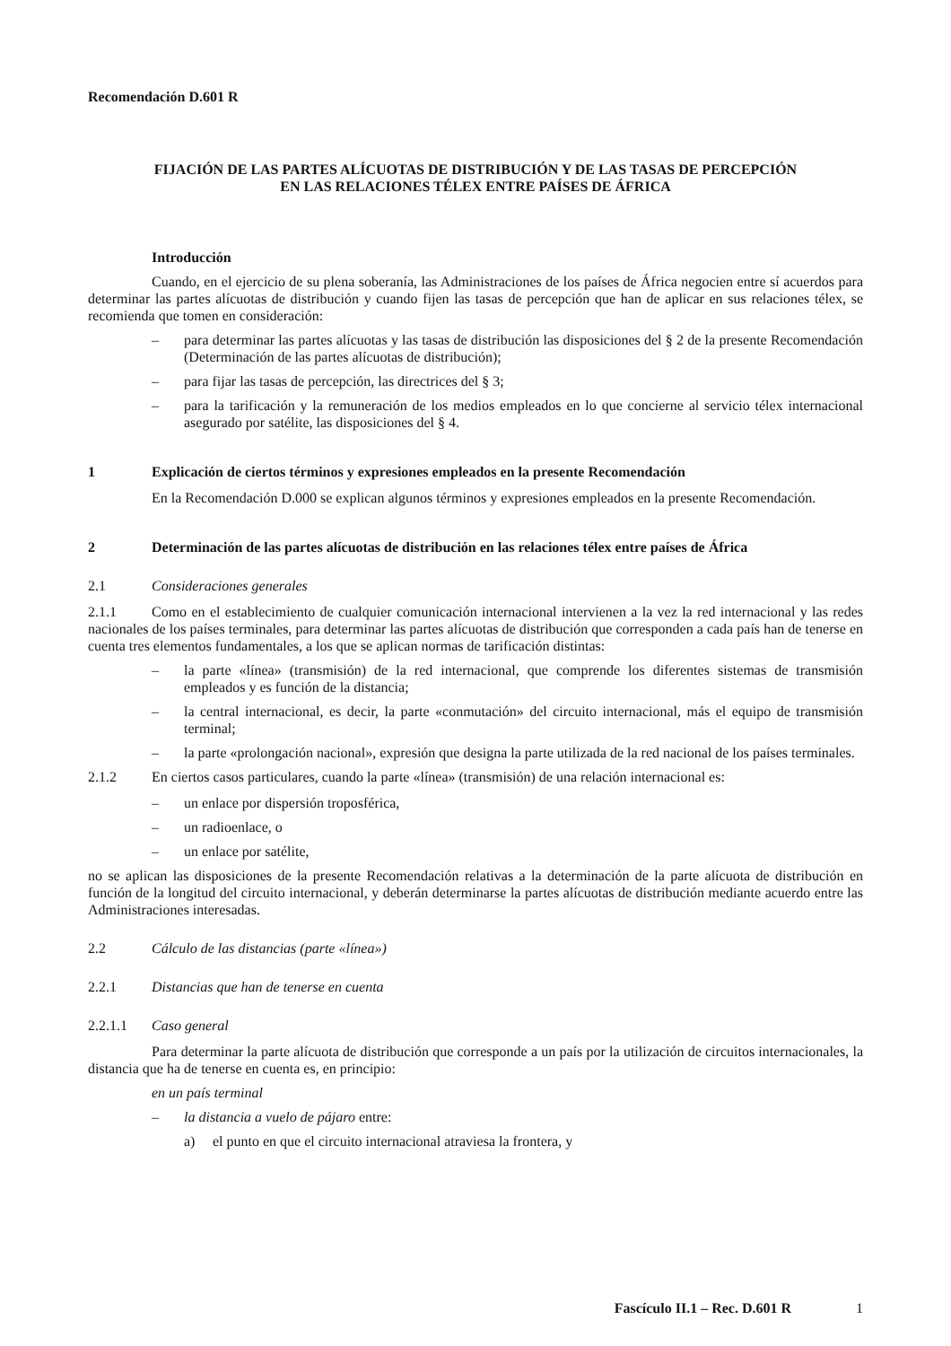Recomendación D.601 R
FIJACIÓN DE LAS PARTES ALÍCUOTAS DE DISTRIBUCIÓN Y DE LAS TASAS DE PERCEPCIÓN
EN LAS RELACIONES TÉLEX ENTRE PAÍSES DE ÁFRICA
Introducción
Cuando, en el ejercicio de su plena soberanía, las Administraciones de los países de África negocien entre sí acuerdos para determinar las partes alícuotas de distribución y cuando fijen las tasas de percepción que han de aplicar en sus relaciones télex, se recomienda que tomen en consideración:
– para determinar las partes alícuotas y las tasas de distribución las disposiciones del § 2 de la presente Recomendación (Determinación de las partes alícuotas de distribución);
– para fijar las tasas de percepción, las directrices del § 3;
– para la tarificación y la remuneración de los medios empleados en lo que concierne al servicio télex internacional asegurado por satélite, las disposiciones del § 4.
1 Explicación de ciertos términos y expresiones empleados en la presente Recomendación
En la Recomendación D.000 se explican algunos términos y expresiones empleados en la presente Recomendación.
2 Determinación de las partes alícuotas de distribución en las relaciones télex entre países de África
2.1 Consideraciones generales
2.1.1 Como en el establecimiento de cualquier comunicación internacional intervienen a la vez la red internacional y las redes nacionales de los países terminales, para determinar las partes alícuotas de distribución que corresponden a cada país han de tenerse en cuenta tres elementos fundamentales, a los que se aplican normas de tarificación distintas:
– la parte «línea» (transmisión) de la red internacional, que comprende los diferentes sistemas de transmisión empleados y es función de la distancia;
– la central internacional, es decir, la parte «conmutación» del circuito internacional, más el equipo de transmisión terminal;
– la parte «prolongación nacional», expresión que designa la parte utilizada de la red nacional de los países terminales.
2.1.2 En ciertos casos particulares, cuando la parte «línea» (transmisión) de una relación internacional es:
– un enlace por dispersión troposférica,
– un radioenlace, o
– un enlace por satélite,
no se aplican las disposiciones de la presente Recomendación relativas a la determinación de la parte alícuota de distribución en función de la longitud del circuito internacional, y deberán determinarse la partes alícuotas de distribución mediante acuerdo entre las Administraciones interesadas.
2.2 Cálculo de las distancias (parte «línea»)
2.2.1 Distancias que han de tenerse en cuenta
2.2.1.1 Caso general
Para determinar la parte alícuota de distribución que corresponde a un país por la utilización de circuitos internacionales, la distancia que ha de tenerse en cuenta es, en principio:
en un país terminal
– la distancia a vuelo de pájaro entre:
a) el punto en que el circuito internacional atraviesa la frontera, y
Fascículo II.1 – Rec. D.601 R 1